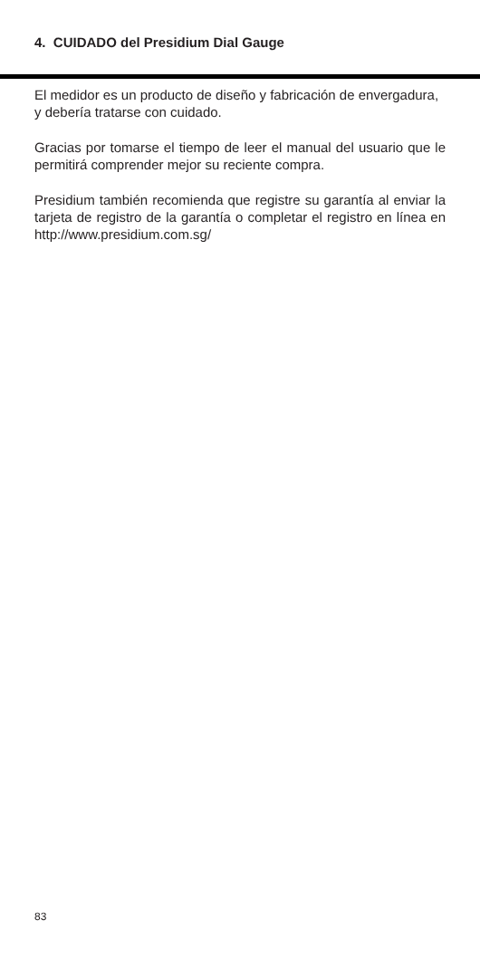4. CUIDADO del Presidium Dial Gauge
El medidor es un producto de diseño y fabricación de envergadura, y debería tratarse con cuidado.
Gracias por tomarse el tiempo de leer el manual del usuario que le permitirá comprender mejor su reciente compra.
Presidium también recomienda que registre su garantía al enviar la tarjeta de registro de la garantía o completar el registro en línea en http://www.presidium.com.sg/
83